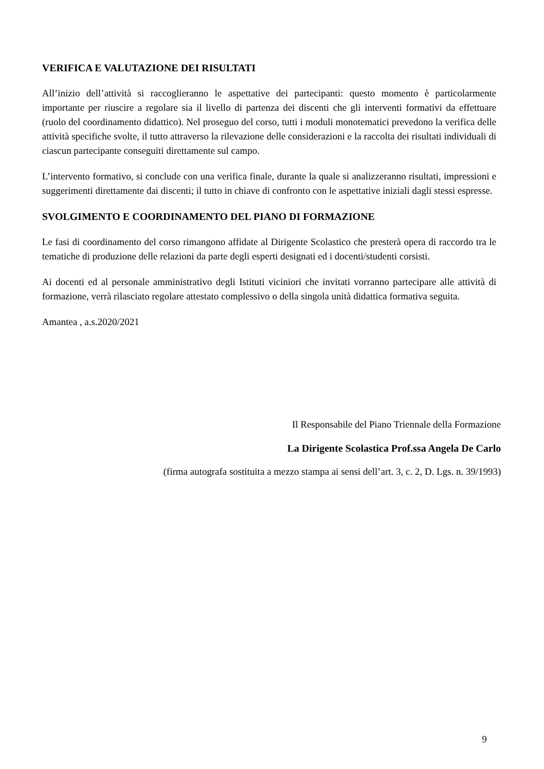VERIFICA E VALUTAZIONE DEI RISULTATI
All’inizio dell’attività si raccoglieranno le aspettative dei partecipanti: questo momento è particolarmente importante per riuscire a regolare sia il livello di partenza dei discenti che gli interventi formativi da effettuare (ruolo del coordinamento didattico). Nel proseguo del corso, tutti i moduli monotematici prevedono la verifica delle attività specifiche svolte, il tutto attraverso la rilevazione delle considerazioni e la raccolta dei risultati individuali di ciascun partecipante conseguiti direttamente sul campo.
L’intervento formativo, si conclude con una verifica finale, durante la quale si analizzeranno risultati, impressioni e suggerimenti direttamente dai discenti; il tutto in chiave di confronto con le aspettative iniziali dagli stessi espresse.
SVOLGIMENTO E COORDINAMENTO DEL PIANO DI FORMAZIONE
Le fasi di coordinamento del corso rimangono affidate al Dirigente Scolastico che presterà opera di raccordo tra le tematiche di produzione delle relazioni da parte degli esperti designati ed i docenti/studenti corsisti.
Ai docenti ed al personale amministrativo degli Istituti viciniori che invitati vorranno partecipare alle attività di formazione, verrà rilasciato regolare attestato complessivo o della singola unità didattica formativa seguita.
Amantea , a.s.2020/2021
Il Responsabile del Piano Triennale della Formazione
La Dirigente Scolastica Prof.ssa Angela De Carlo
(firma autografa sostituita a mezzo stampa ai sensi dell’art. 3, c. 2, D. Lgs. n. 39/1993)
9